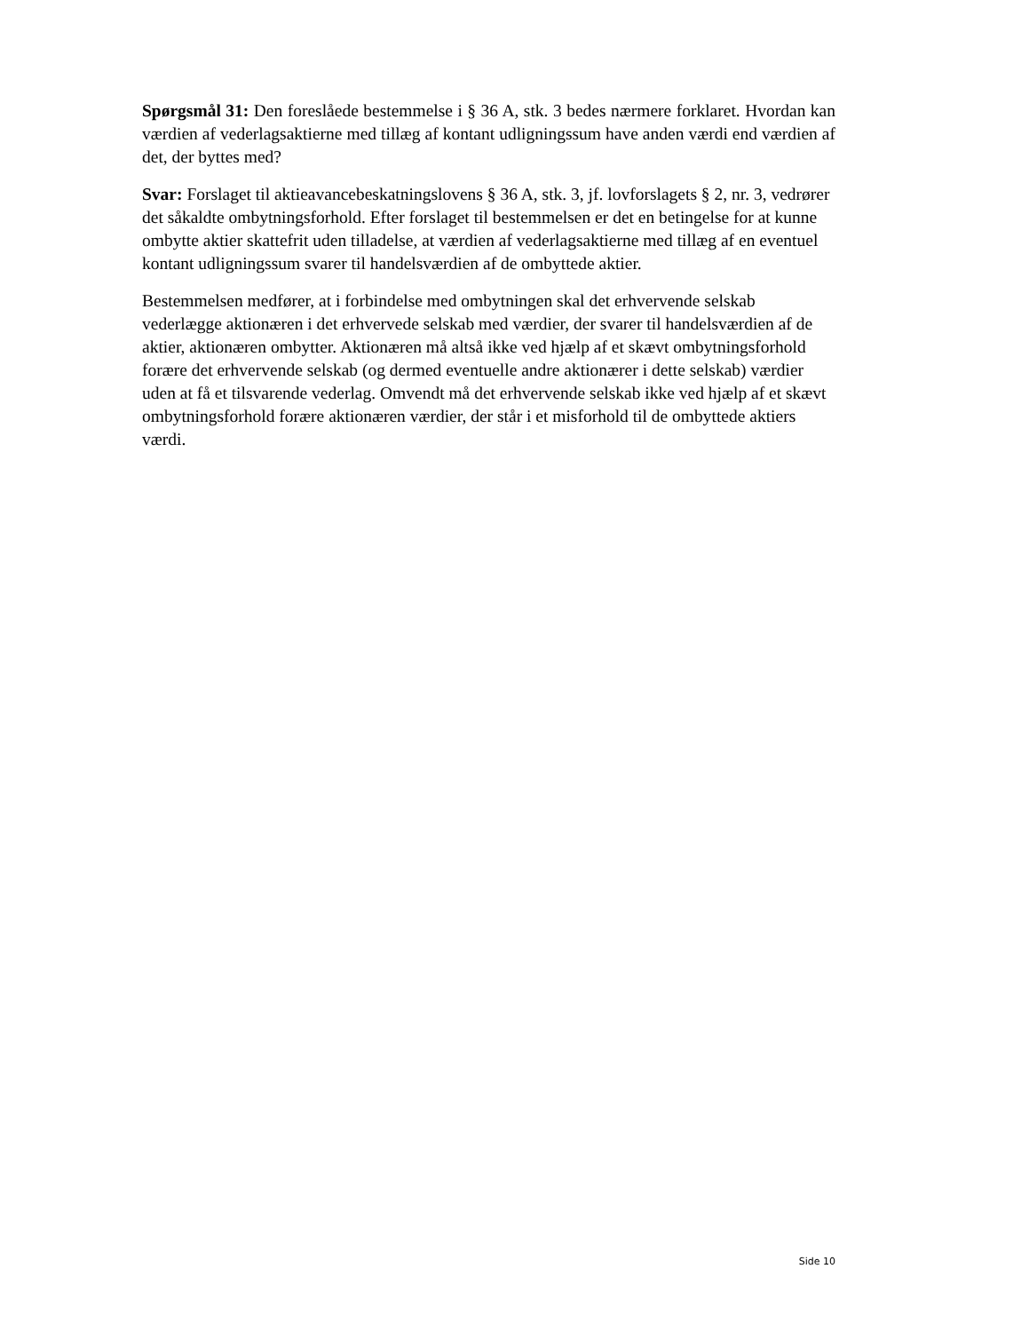Spørgsmål 31: Den foreslåede bestemmelse i § 36 A, stk. 3 bedes nærmere forklaret. Hvordan kan værdien af vederlagsaktierne med tillæg af kontant udligningssum have anden værdi end værdien af det, der byttes med?
Svar: Forslaget til aktieavancebeskatningslovens § 36 A, stk. 3, jf. lovforslagets § 2, nr. 3, vedrører det såkaldte ombytningsforhold. Efter forslaget til bestemmelsen er det en betingelse for at kunne ombytte aktier skattefrit uden tilladelse, at værdien af vederlagsaktierne med tillæg af en eventuel kontant udligningssum svarer til handelsværdien af de ombyttede aktier.
Bestemmelsen medfører, at i forbindelse med ombytningen skal det erhvervende selskab vederlægge aktionæren i det erhvervede selskab med værdier, der svarer til handelsværdien af de aktier, aktionæren ombytter. Aktionæren må altså ikke ved hjælp af et skævt ombytningsforhold forære det erhvervende selskab (og dermed eventuelle andre aktionærer i dette selskab) værdier uden at få et tilsvarende vederlag. Omvendt må det erhvervende selskab ikke ved hjælp af et skævt ombytningsforhold forære aktionæren værdier, der står i et misforhold til de ombyttede aktiers værdi.
Side 10